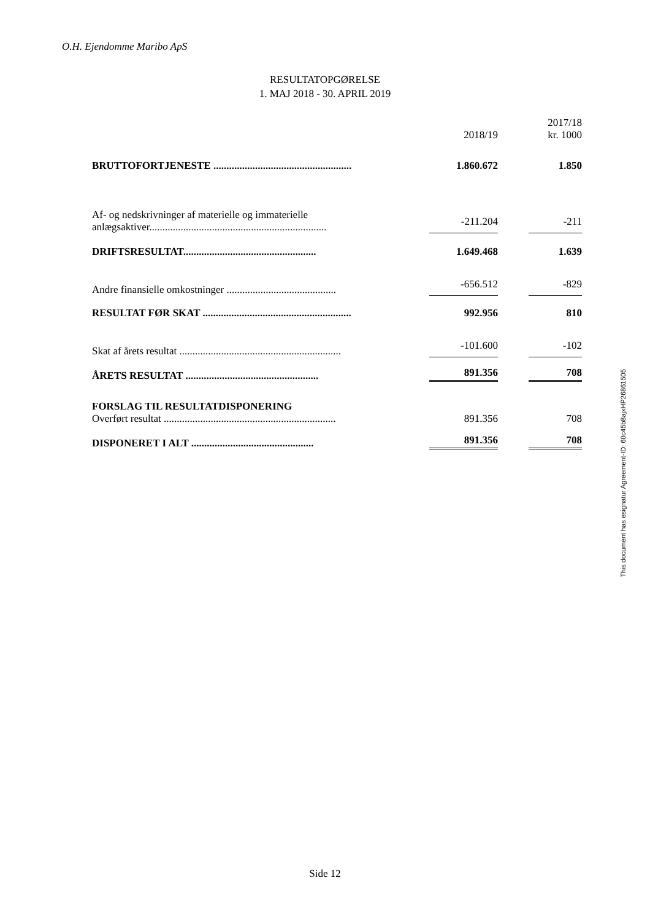O.H. Ejendomme Maribo ApS
RESULTATOPGØRELSE
1. MAJ 2018 - 30. APRIL 2019
| | 2018/19 | 2017/18 kr. 1000 |
| --- | --- | --- |
| BRUTTOFORTJENESTE ..................................................... | 1.860.672 | 1.850 |
| Af- og nedskrivninger af materielle og immaterielle anlægsaktiver.................................................................... | -211.204 | -211 |
| DRIFTSRESULTAT................................................... | 1.649.468 | 1.639 |
| Andre finansielle omkostninger .......................................... | -656.512 | -829 |
| RESULTAT FØR SKAT ......................................................... | 992.956 | 810 |
| Skat af årets resultat .............................................................. | -101.600 | -102 |
| ÅRETS RESULTAT ................................................... | 891.356 | 708 |
| FORSLAG TIL RESULTATDISPONERING Overført resultat .................................................................. | 891.356 | 708 |
| DISPONERET I ALT ............................................... | 891.356 | 708 |
This document has esignatur Agreement-ID: 60c45b8ajxHP26861505
Side 12